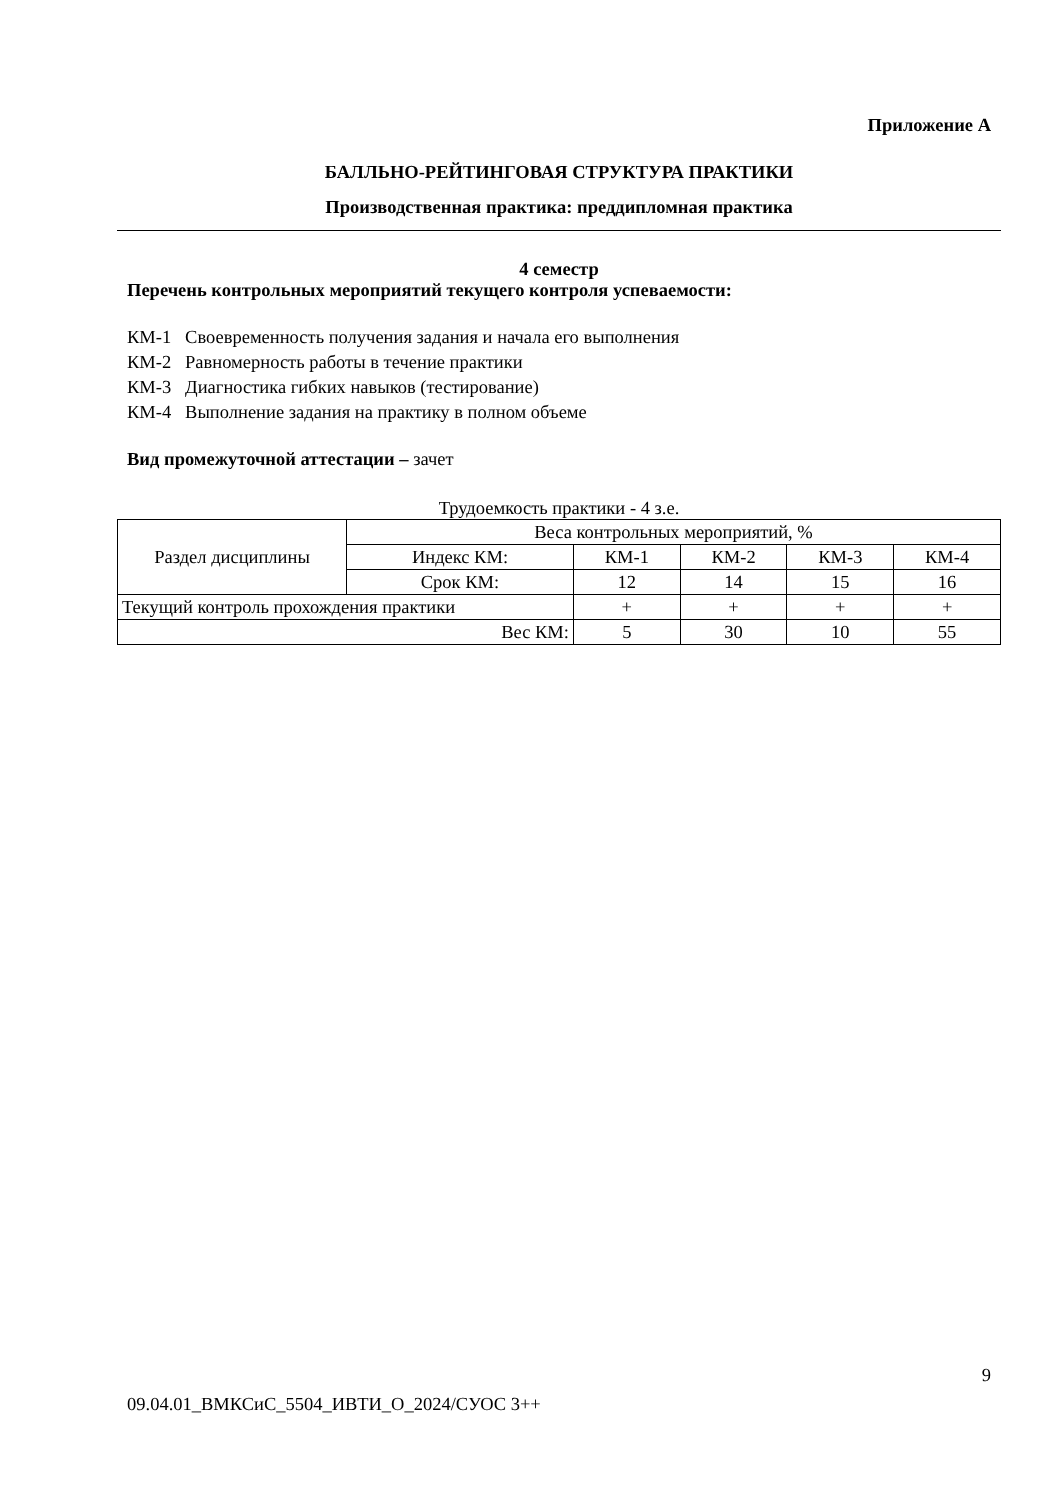Приложение А
БАЛЛЬНО-РЕЙТИНГОВАЯ СТРУКТУРА ПРАКТИКИ
Производственная практика: преддипломная практика
4 семестр
Перечень контрольных мероприятий текущего контроля успеваемости:
КМ-1 Своевременность получения задания и начала его выполнения
КМ-2 Равномерность работы в течение практики
КМ-3 Диагностика гибких навыков (тестирование)
КМ-4 Выполнение задания на практику в полном объеме
Вид промежуточной аттестации – зачет
Трудоемкость практики - 4 з.е.
| Раздел дисциплины | Веса контрольных мероприятий, % | | | | |
| | Индекс КМ: | КМ-1 | КМ-2 | КМ-3 | КМ-4 |
| | Срок КМ: | 12 | 14 | 15 | 16 |
| Текущий контроль прохождения практики | | + | + | + | + |
| Вес КМ: | | 5 | 30 | 10 | 55 |
9
09.04.01_ВМКСиС_5504_ИВТИ_О_2024/СУОС 3++